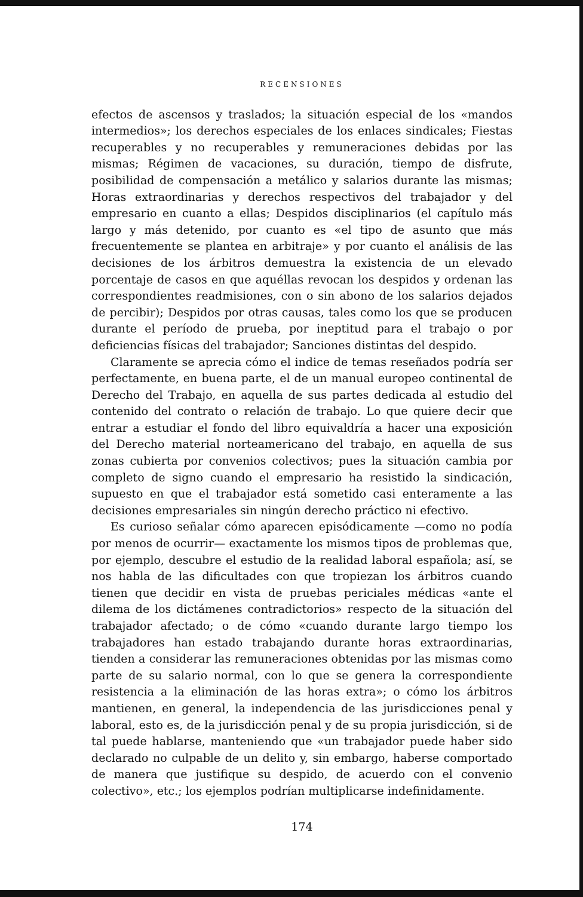RECENSIONES
efectos de ascensos y traslados; la situación especial de los «mandos intermedios»; los derechos especiales de los enlaces sindicales; Fiestas recuperables y no recuperables y remuneraciones debidas por las mismas; Régimen de vacaciones, su duración, tiempo de disfrute, posibilidad de compensación a metálico y salarios durante las mismas; Horas extraordinarias y derechos respectivos del trabajador y del empresario en cuanto a ellas; Despidos disciplinarios (el capítulo más largo y más detenido, por cuanto es «el tipo de asunto que más frecuentemente se plantea en arbitraje» y por cuanto el análisis de las decisiones de los árbitros demuestra la existencia de un elevado porcentaje de casos en que aquéllas revocan los despidos y ordenan las correspondientes readmisiones, con o sin abono de los salarios dejados de percibir); Despidos por otras causas, tales como los que se producen durante el período de prueba, por ineptitud para el trabajo o por deficiencias físicas del trabajador; Sanciones distintas del despido.
Claramente se aprecia cómo el indice de temas reseñados podría ser perfectamente, en buena parte, el de un manual europeo continental de Derecho del Trabajo, en aquella de sus partes dedicada al estudio del contenido del contrato o relación de trabajo. Lo que quiere decir que entrar a estudiar el fondo del libro equivaldría a hacer una exposición del Derecho material norteamericano del trabajo, en aquella de sus zonas cubierta por convenios colectivos; pues la situación cambia por completo de signo cuando el empresario ha resistido la sindicación, supuesto en que el trabajador está sometido casi enteramente a las decisiones empresariales sin ningún derecho práctico ni efectivo.
Es curioso señalar cómo aparecen episódicamente —como no podía por menos de ocurrir— exactamente los mismos tipos de problemas que, por ejemplo, descubre el estudio de la realidad laboral española; así, se nos habla de las dificultades con que tropiezan los árbitros cuando tienen que decidir en vista de pruebas periciales médicas «ante el dilema de los dictámenes contradictorios» respecto de la situación del trabajador afectado; o de cómo «cuando durante largo tiempo los trabajadores han estado trabajando durante horas extraordinarias, tienden a considerar las remuneraciones obtenidas por las mismas como parte de su salario normal, con lo que se genera la correspondiente resistencia a la eliminación de las horas extra»; o cómo los árbitros mantienen, en general, la independencia de las jurisdicciones penal y laboral, esto es, de la jurisdicción penal y de su propia jurisdicción, si de tal puede hablarse, manteniendo que «un trabajador puede haber sido declarado no culpable de un delito y, sin embargo, haberse comportado de manera que justifique su despido, de acuerdo con el convenio colectivo», etc.; los ejemplos podrían multiplicarse indefinidamente.
174